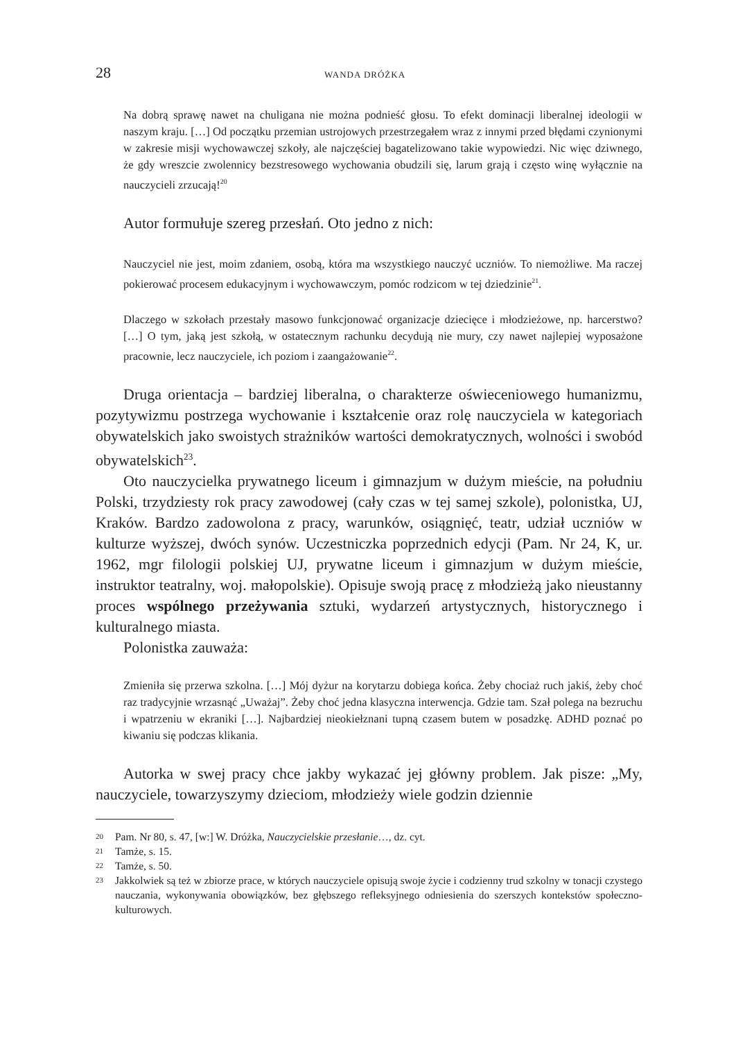28 WANDA DRÓŻKA
Na dobrą sprawę nawet na chuligana nie można podnieść głosu. To efekt dominacji liberalnej ideologii w naszym kraju. […] Od początku przemian ustrojowych przestrzegałem wraz z innymi przed błędami czynionymi w zakresie misji wychowawczej szkoły, ale najczęściej bagatelizowano takie wypowiedzi. Nic więc dziwnego, że gdy wreszcie zwolennicy bezstresowego wychowania obudzili się, larum grają i często winę wyłącznie na nauczycieli zrzucają!<sup>20</sup>
Autor formułuje szereg przesłań. Oto jedno z nich:
Nauczyciel nie jest, moim zdaniem, osobą, która ma wszystkiego nauczyć uczniów. To niemożliwe. Ma raczej pokierować procesem edukacyjnym i wychowawczym, pomóc rodzicom w tej dziedzinie<sup>21</sup>.
Dlaczego w szkołach przestały masowo funkcjonować organizacje dziecięce i młodzieżowe, np. harcerstwo? […] O tym, jaką jest szkołą, w ostatecznym rachunku decydują nie mury, czy nawet najlepiej wyposażone pracownie, lecz nauczyciele, ich poziom i zaangażowanie<sup>22</sup>.
Druga orientacja – bardziej liberalna, o charakterze oświeceniowego humanizmu, pozytywizmu postrzega wychowanie i kształcenie oraz rolę nauczyciela w kategoriach obywatelskich jako swoistych strażników wartości demokratycznych, wolności i swobód obywatelskich<sup>23</sup>.
Oto nauczycielka prywatnego liceum i gimnazjum w dużym mieście, na południu Polski, trzydziesty rok pracy zawodowej (cały czas w tej samej szkole), polonistka, UJ, Kraków. Bardzo zadowolona z pracy, warunków, osiągnięć, teatr, udział uczniów w kulturze wyższej, dwóch synów. Uczestniczka poprzednich edycji (Pam. Nr 24, K, ur. 1962, mgr filologii polskiej UJ, prywatne liceum i gimnazjum w dużym mieście, instruktor teatralny, woj. małopolskie). Opisuje swoją pracę z młodzieżą jako nieustanny proces wspólnego przeżywania sztuki, wydarzeń artystycznych, historycznego i kulturalnego miasta.
Polonistka zauważa:
Zmieniła się przerwa szkolna. […] Mój dyżur na korytarzu dobiega końca. Żeby chociaż ruch jakiś, żeby choć raz tradycyjnie wrzasnąć „Uważaj”. Żeby choć jedna klasyczna interwencja. Gdzie tam. Szał polega na bezruchu i wpatrzeniu w ekraniki […]. Najbardziej nieokiełznani tupną czasem butem w posadzkę. ADHD poznać po kiwaniu się podczas klikania.
Autorka w swej pracy chce jakby wykazać jej główny problem. Jak pisze: „My, nauczyciele, towarzyszymy dzieciom, młodzieży wiele godzin dziennie
20
Pam. Nr 80, s. 47, [w:] W. Dróżka, Nauczycielskie przesłanie…, dz. cyt.
21
Tamże, s. 15.
22
Tamże, s. 50.
23
Jakkolwiek są też w zbiorze prace, w których nauczyciele opisują swoje życie i codzienny trud szkolny w tonacji czystego nauczania, wykonywania obowiązków, bez głębszego refleksyjnego odniesienia do szerszych kontekstów społeczno-kulturowych.